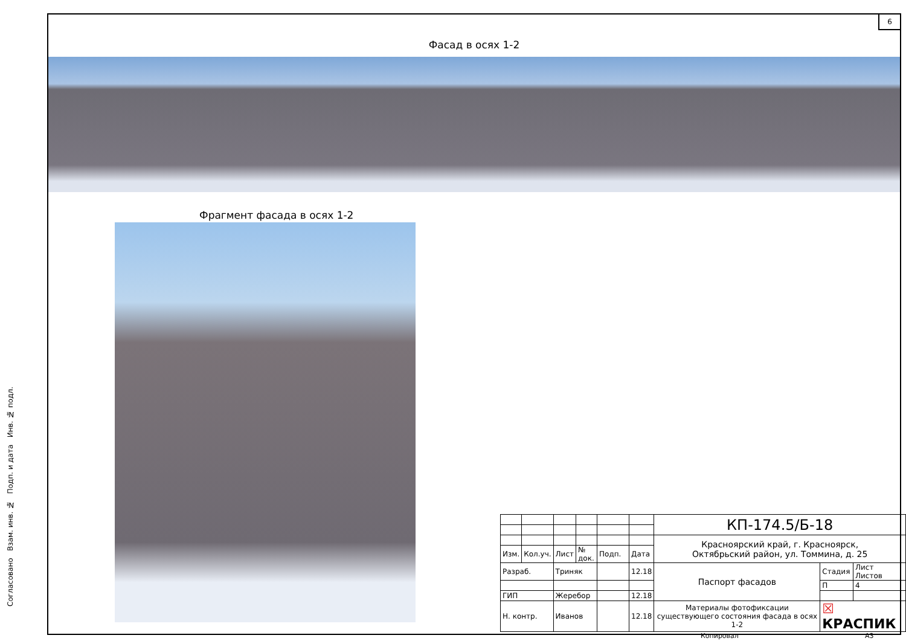Согласовано Взам. инв. № Подп. и дата Инв. № подл.
6
Фасад в осях 1-2
Фрагмент фасада в осях 1-2
| | | | | | | КП-174.5/Б-18 | | |
| | | | | | | Красноярский край, г. Красноярск, Октябрьский район, ул. Томмина, д. 25 | | |
| Изм. | Кол.уч. | Лист | № док. | Подп. | Дата | | | |
| Разраб. | | Триняк | | | 12.18 | Паспорт фасадов | Стадия | Лист Листов |
| | | | | | | | П | 4 |
| ГИП | | Жеребор | | | 12.18 | | | |
| Н. контр. | | Иванов | | | 12.18 | Материалы фотофиксации существующего состояния фасада в осях 1-2 | ☒ КРАСПИК | |
Копировал А3